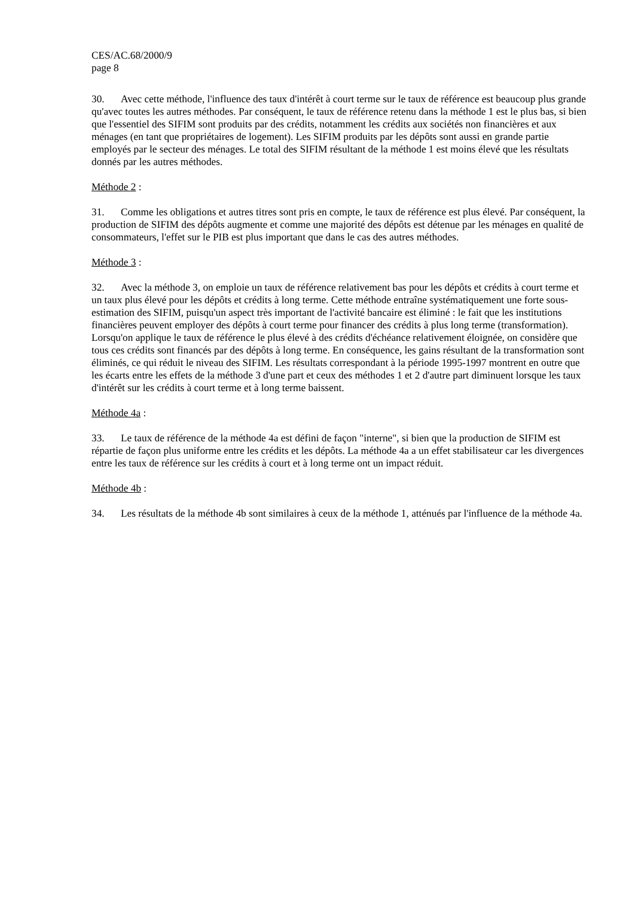CES/AC.68/2000/9
page 8
30. Avec cette méthode, l'influence des taux d'intérêt à court terme sur le taux de référence est beaucoup plus grande qu'avec toutes les autres méthodes. Par conséquent, le taux de référence retenu dans la méthode 1 est le plus bas, si bien que l'essentiel des SIFIM sont produits par des crédits, notamment les crédits aux sociétés non financières et aux ménages (en tant que propriétaires de logement). Les SIFIM produits par les dépôts sont aussi en grande partie employés par le secteur des ménages. Le total des SIFIM résultant de la méthode 1 est moins élevé que les résultats donnés par les autres méthodes.
Méthode 2 :
31. Comme les obligations et autres titres sont pris en compte, le taux de référence est plus élevé. Par conséquent, la production de SIFIM des dépôts augmente et comme une majorité des dépôts est détenue par les ménages en qualité de consommateurs, l'effet sur le PIB est plus important que dans le cas des autres méthodes.
Méthode 3 :
32. Avec la méthode 3, on emploie un taux de référence relativement bas pour les dépôts et crédits à court terme et un taux plus élevé pour les dépôts et crédits à long terme. Cette méthode entraîne systématiquement une forte sous-estimation des SIFIM, puisqu'un aspect très important de l'activité bancaire est éliminé : le fait que les institutions financières peuvent employer des dépôts à court terme pour financer des crédits à plus long terme (transformation). Lorsqu'on applique le taux de référence le plus élevé à des crédits d'échéance relativement éloignée, on considère que tous ces crédits sont financés par des dépôts à long terme. En conséquence, les gains résultant de la transformation sont éliminés, ce qui réduit le niveau des SIFIM. Les résultats correspondant à la période 1995-1997 montrent en outre que les écarts entre les effets de la méthode 3 d'une part et ceux des méthodes 1 et 2 d'autre part diminuent lorsque les taux d'intérêt sur les crédits à court terme et à long terme baissent.
Méthode 4a :
33. Le taux de référence de la méthode 4a est défini de façon "interne", si bien que la production de SIFIM est répartie de façon plus uniforme entre les crédits et les dépôts. La méthode 4a a un effet stabilisateur car les divergences entre les taux de référence sur les crédits à court et à long terme ont un impact réduit.
Méthode 4b :
34. Les résultats de la méthode 4b sont similaires à ceux de la méthode 1, atténués par l'influence de la méthode 4a.